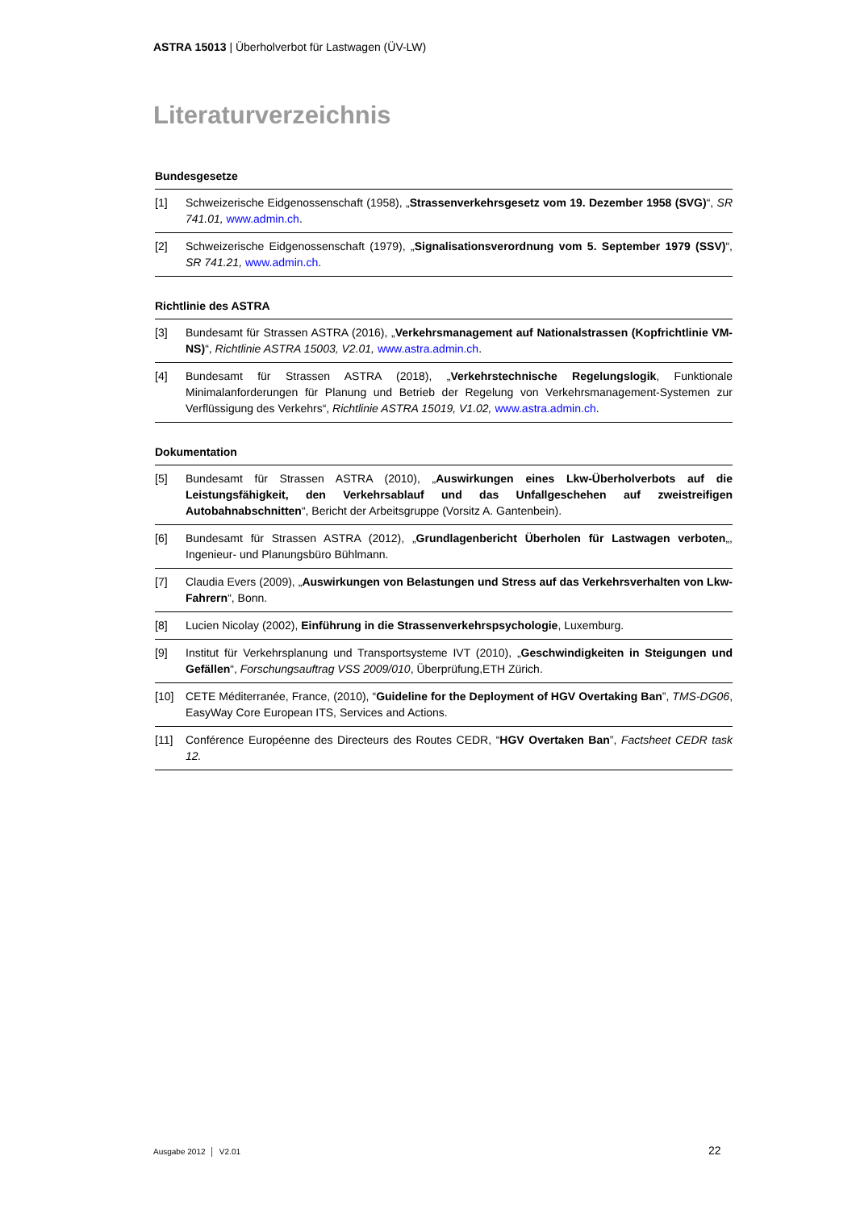ASTRA 15013 | Überholverbot für Lastwagen (ÜV-LW)
Literaturverzeichnis
Bundesgesetze
| [1] | Schweizerische Eidgenossenschaft (1958), „ Strassenverkehrsgesetz vom 19. Dezember 1958 (SVG) “, SR 741.01, www.admin.ch . |
| [2] | Schweizerische Eidgenossenschaft (1979), „ Signalisationsverordnung vom 5. September 1979 (SSV) “, SR 741.21, www.admin.ch . |
Richtlinie des ASTRA
| [3] | Bundesamt für Strassen ASTRA (2016), „ Verkehrsmanagement auf Nationalstrassen (Kopfrichtlinie VM-NS) “, Richtlinie ASTRA 15003, V2.01, www.astra.admin.ch . |
| [4] | Bundesamt für Strassen ASTRA (2018), „ Verkehrstechnische Regelungslogik , Funktionale Minimalanforderungen für Planung und Betrieb der Regelung von Verkehrsmanagement-Systemen zur Verflüssigung des Verkehrs“, Richtlinie ASTRA 15019, V1.02, www.astra.admin.ch . |
Dokumentation
| [5] | Bundesamt für Strassen ASTRA (2010), „ Auswirkungen eines Lkw-Überholverbots auf die Leistungsfähigkeit, den Verkehrsablauf und das Unfallgeschehen auf zweistreifigen Autobahnabschnitten “, Bericht der Arbeitsgruppe (Vorsitz A. Gantenbein). |
| [6] | Bundesamt für Strassen ASTRA (2012), „ Grundlagenbericht Überholen für Lastwagen verboten „, Ingenieur- und Planungsbüro Bühlmann. |
| [7] | Claudia Evers (2009), „ Auswirkungen von Belastungen und Stress auf das Verkehrsverhalten von Lkw-Fahrern “, Bonn. |
| [8] | Lucien Nicolay (2002), Einführung in die Strassenverkehrspsychologie , Luxemburg. |
| [9] | Institut für Verkehrsplanung und Transportsysteme IVT (2010), „ Geschwindigkeiten in Steigungen und Gefällen “, Forschungsauftrag VSS 2009/010 , Überprüfung,ETH Zürich. |
| [10] | CETE Méditerranée, France, (2010), “ Guideline for the Deployment of HGV Overtaking Ban ”, TMS-DG06 , EasyWay Core European ITS, Services and Actions. |
| [11] | Conférence Européenne des Directeurs des Routes CEDR, “ HGV Overtaken Ban ”, Factsheet CEDR task 12. |
Ausgabe 2012 │ V2.01 22